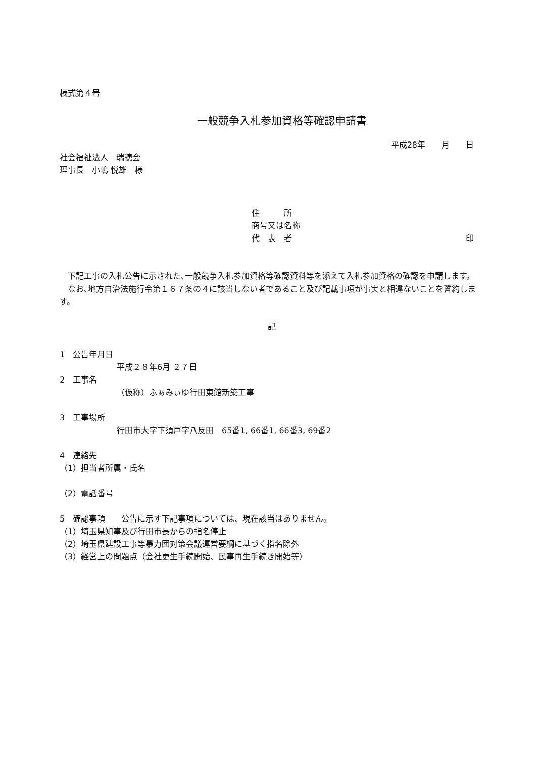様式第４号
一般競争入札参加資格等確認申請書
平成28年　　月　　日
社会福祉法人　瑞穂会
理事長　小嶋 悦雄　様
住　　　所
商号又は名称
代　表　者 印
下記工事の入札公告に示された､一般競争入札参加資格等確認資料等を添えて入札参加資格の確認を申請します。
なお､地方自治法施行令第１６７条の４に該当しない者であること及び記載事項が事実と相違ないことを誓約します。
記
1　公告年月日
平成２８年6月 ２７日
2　工事名
（仮称）ふぁみぃゆ行田東館新築工事
3　工事場所
行田市大字下須戸字八反田　65番1, 66番1, 66番3, 69番2
4　連絡先
（1）担当者所属・氏名
（2）電話番号
5　確認事項　　公告に示す下記事項については、現在該当はありません。
（1）埼玉県知事及び行田市長からの指名停止
（2）埼玉県建設工事等暴力団対策会議運営要綱に基づく指名除外
（3）経営上の問題点（会社更生手続開始、民事再生手続き開始等）